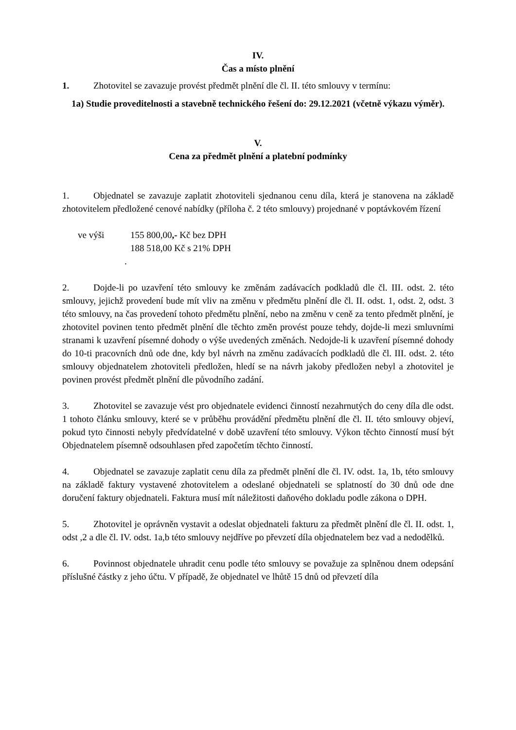IV.
Čas a místo plnění
1. Zhotovitel se zavazuje provést předmět plnění dle čl. II. této smlouvy v termínu:
1a) Studie proveditelnosti a stavebně technického řešení do: 29.12.2021 (včetně výkazu výměr).
V.
Cena za předmět plnění a platební podmínky
1. Objednatel se zavazuje zaplatit zhotoviteli sjednanou cenu díla, která je stanovena na základě zhotovitelem předložené cenové nabídky (příloha č. 2 této smlouvy) projednané v poptávkovém řízení
ve výši 155 800,00,- Kč bez DPH
188 518,00 Kč s 21% DPH
.
2. Dojde-li po uzavření této smlouvy ke změnám zadávacích podkladů dle čl. III. odst. 2. této smlouvy, jejichž provedení bude mít vliv na změnu v předmětu plnění dle čl. II. odst. 1, odst. 2, odst. 3 této smlouvy, na čas provedení tohoto předmětu plnění, nebo na změnu v ceně za tento předmět plnění, je zhotovitel povinen tento předmět plnění dle těchto změn provést pouze tehdy, dojde-li mezi smluvními stranami k uzavření písemné dohody o výše uvedených změnách. Nedojde-li k uzavření písemné dohody do 10-ti pracovních dnů ode dne, kdy byl návrh na změnu zadávacích podkladů dle čl. III. odst. 2. této smlouvy objednatelem zhotoviteli předložen, hledí se na návrh jakoby předložen nebyl a zhotovitel je povinen provést předmět plnění dle původního zadání.
3. Zhotovitel se zavazuje vést pro objednatele evidenci činností nezahrnutých do ceny díla dle odst. 1 tohoto článku smlouvy, které se v průběhu provádění předmětu plnění dle čl. II. této smlouvy objeví, pokud tyto činnosti nebyly předvídatelné v době uzavření této smlouvy. Výkon těchto činností musí být Objednatelem písemně odsouhlasen před započetím těchto činností.
4. Objednatel se zavazuje zaplatit cenu díla za předmět plnění dle čl. IV. odst. 1a, 1b, této smlouvy na základě faktury vystavené zhotovitelem a odeslané objednateli se splatností do 30 dnů ode dne doručení faktury objednateli. Faktura musí mít náležitosti daňového dokladu podle zákona o DPH.
5. Zhotovitel je oprávněn vystavit a odeslat objednateli fakturu za předmět plnění dle čl. II. odst. 1, odst ,2 a dle čl. IV. odst. 1a,b této smlouvy nejdříve po převzetí díla objednatelem bez vad a nedodělků.
6. Povinnost objednatele uhradit cenu podle této smlouvy se považuje za splněnou dnem odepsání příslušné částky z jeho účtu. V případě, že objednatel ve lhůtě 15 dnů od převzetí díla